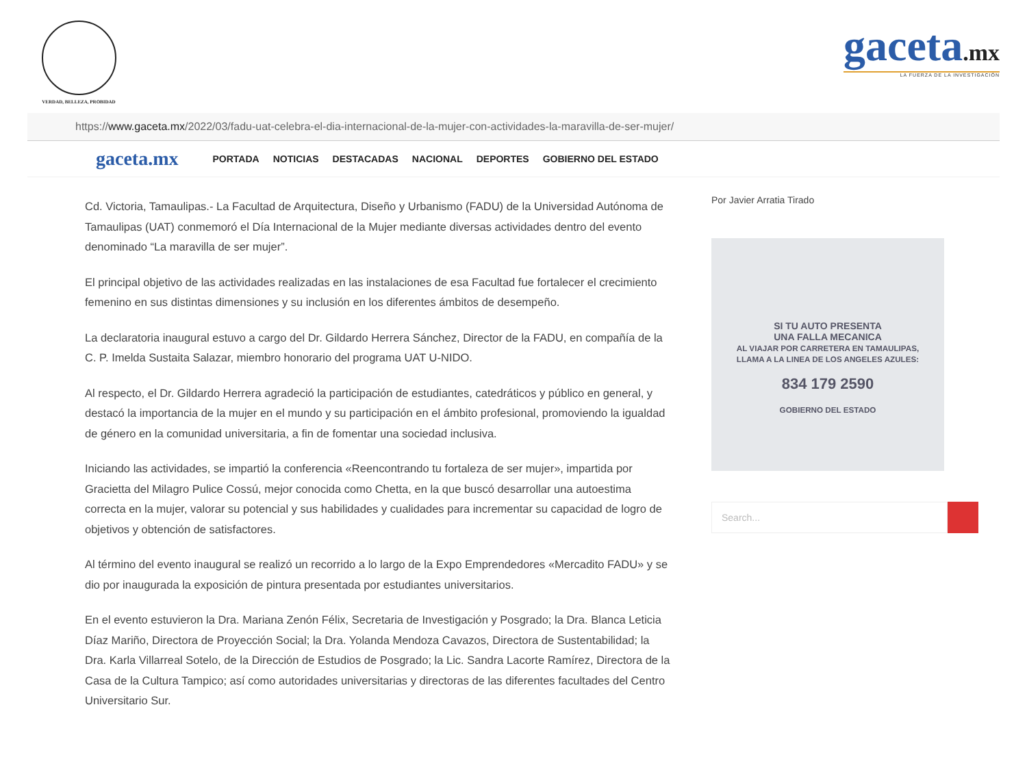VERDAD, BELLEZA, PROBIDAD
gaceta.mx
LA FUERZA DE LA INVESTIGACIÓN
https:// www.gaceta.mx /2022/03/fadu-uat-celebra-el-dia-internacional-de-la-mujer-con-actividades-la-maravilla-de-ser-mujer/
gaceta.mx PORTADA NOTICIAS DESTACADAS NACIONAL DEPORTES GOBIERNO DEL ESTADO
Cd. Victoria, Tamaulipas.- La Facultad de Arquitectura, Diseño y Urbanismo (FADU) de la Universidad Autónoma de Tamaulipas (UAT) conmemoró el Día Internacional de la Mujer mediante diversas actividades dentro del evento denominado “La maravilla de ser mujer”.
El principal objetivo de las actividades realizadas en las instalaciones de esa Facultad fue fortalecer el crecimiento femenino en sus distintas dimensiones y su inclusión en los diferentes ámbitos de desempeño.
La declaratoria inaugural estuvo a cargo del Dr. Gildardo Herrera Sánchez, Director de la FADU, en compañía de la C. P. Imelda Sustaita Salazar, miembro honorario del programa UAT U-NIDO.
Al respecto, el Dr. Gildardo Herrera agradeció la participación de estudiantes, catedráticos y público en general, y destacó la importancia de la mujer en el mundo y su participación en el ámbito profesional, promoviendo la igualdad de género en la comunidad universitaria, a fin de fomentar una sociedad inclusiva.
Iniciando las actividades, se impartió la conferencia «Reencontrando tu fortaleza de ser mujer», impartida por Gracietta del Milagro Pulice Cossú, mejor conocida como Chetta, en la que buscó desarrollar una autoestima correcta en la mujer, valorar su potencial y sus habilidades y cualidades para incrementar su capacidad de logro de objetivos y obtención de satisfactores.
Al término del evento inaugural se realizó un recorrido a lo largo de la Expo Emprendedores «Mercadito FADU» y se dio por inaugurada la exposición de pintura presentada por estudiantes universitarios.
En el evento estuvieron la Dra. Mariana Zenón Félix, Secretaria de Investigación y Posgrado; la Dra. Blanca Leticia Díaz Mariño, Directora de Proyección Social; la Dra. Yolanda Mendoza Cavazos, Directora de Sustentabilidad; la Dra. Karla Villarreal Sotelo, de la Dirección de Estudios de Posgrado; la Lic. Sandra Lacorte Ramírez, Directora de la Casa de la Cultura Tampico; así como autoridades universitarias y directoras de las diferentes facultades del Centro Universitario Sur.
Por Javier Arratia Tirado
SI TU AUTO PRESENTA
UNA FALLA MECANICA
AL VIAJAR POR CARRETERA EN TAMAULIPAS,
LLAMA A LA LINEA DE LOS ANGELES AZULES:
834 179 2590
GOBIERNO DEL ESTADO
Search...